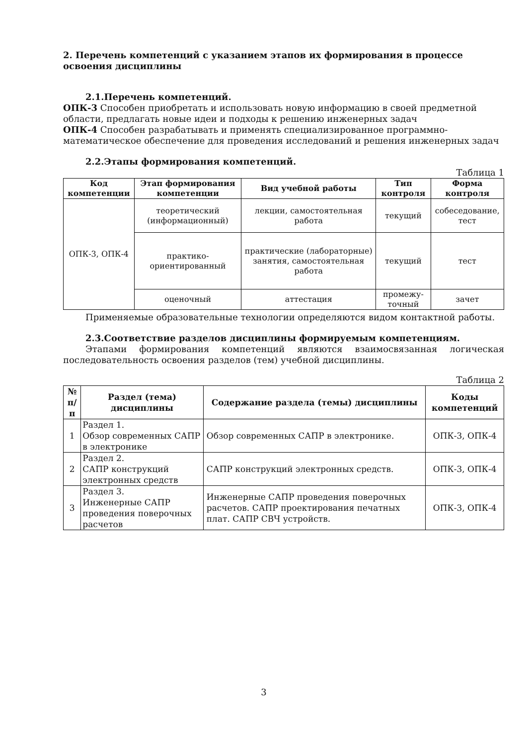2. Перечень компетенций с указанием этапов их формирования в процессе освоения дисциплины
2.1.Перечень компетенций.
ОПК-3 Способен приобретать и использовать новую информацию в своей предметной области, предлагать новые идеи и подходы к решению инженерных задач
ОПК-4 Способен разрабатывать и применять специализированное программно-математическое обеспечение для проведения исследований и решения инженерных задач
2.2.Этапы формирования компетенций.
Таблица 1
| Код компетенции | Этап формирования компетенции | Вид учебной работы | Тип контроля | Форма контроля |
| --- | --- | --- | --- | --- |
| ОПК-3, ОПК-4 | теоретический (информационный) | лекции, самостоятельная работа | текущий | собеседование, тест |
| | практико-ориентированный | практические (лабораторные) занятия, самостоятельная работа | текущий | тест |
| | оценочный | аттестация | промежу-точный | зачет |
Применяемые образовательные технологии определяются видом контактной работы.
2.3.Соответствие разделов дисциплины формируемым компетенциям.
Этапами формирования компетенций являются взаимосвязанная логическая последовательность освоения разделов (тем) учебной дисциплины.
Таблица 2
| № п/п | Раздел (тема) дисциплины | Содержание раздела (темы) дисциплины | Коды компетенций |
| --- | --- | --- | --- |
| 1 | Раздел 1. Обзор современных САПР в электронике | Обзор современных САПР в электронике. | ОПК-3, ОПК-4 |
| 2 | Раздел 2. САПР конструкций электронных средств | САПР конструкций электронных средств. | ОПК-3, ОПК-4 |
| 3 | Раздел 3. Инженерные САПР проведения поверочных расчетов | Инженерные САПР проведения поверочных расчетов. САПР проектирования печатных плат. САПР СВЧ устройств. | ОПК-3, ОПК-4 |
3